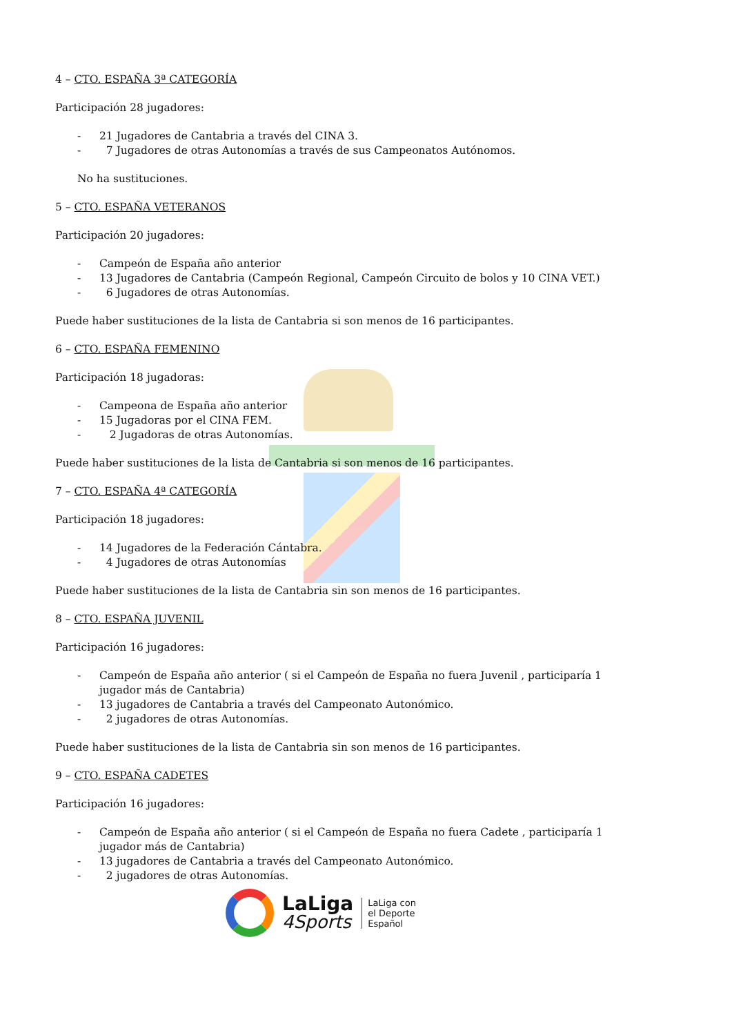4 – CTO. ESPAÑA 3ª CATEGORÍA
Participación 28 jugadores:
- 21 Jugadores de Cantabria a través del CINA 3.
- 7 Jugadores de otras Autonomías a través de sus Campeonatos Autónomos.
No ha sustituciones.
5 – CTO. ESPAÑA VETERANOS
Participación 20 jugadores:
- Campeón de España año anterior
- 13 Jugadores de Cantabria (Campeón Regional, Campeón Circuito de bolos y 10 CINA VET.)
- 6 Jugadores de otras Autonomías.
Puede haber sustituciones de la lista de Cantabria si son menos de 16 participantes.
6 – CTO. ESPAÑA FEMENINO
Participación 18 jugadoras:
- Campeona de España año anterior
- 15 Jugadoras por el CINA FEM.
- 2 Jugadoras de otras Autonomías.
Puede haber sustituciones de la lista de Cantabria si son menos de 16 participantes.
7 – CTO. ESPAÑA 4ª CATEGORÍA
Participación 18 jugadores:
- 14 Jugadores de la Federación Cántabra.
- 4 Jugadores de otras Autonomías
Puede haber sustituciones de la lista de Cantabria sin son menos de 16 participantes.
8 – CTO. ESPAÑA JUVENIL
Participación 16 jugadores:
- Campeón de España año anterior ( si el Campeón de España no fuera Juvenil , participaría 1 jugador más de Cantabria)
- 13 jugadores de Cantabria a través del Campeonato Autonómico.
- 2 jugadores de otras Autonomías.
Puede haber sustituciones de la lista de Cantabria sin son menos de 16 participantes.
9 – CTO. ESPAÑA CADETES
Participación 16 jugadores:
- Campeón de España año anterior ( si el Campeón de España no fuera Cadete , participaría 1 jugador más de Cantabria)
- 13 jugadores de Cantabria a través del Campeonato Autonómico.
- 2 jugadores de otras Autonomías.
LaLiga
4Sports
LaLiga con
el Deporte
Español